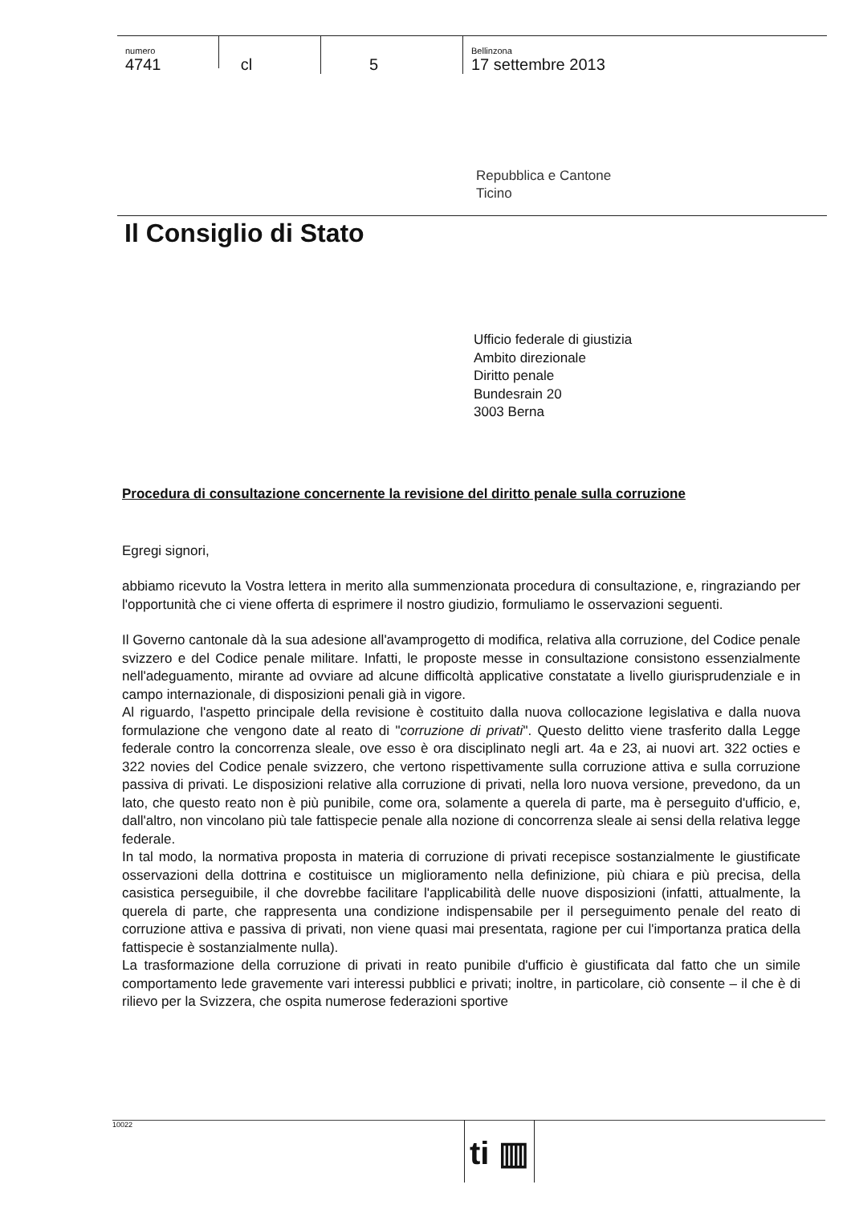numero
4741
cl 5
Bellinzona
17 settembre 2013
Repubblica e Cantone
Ticino
Il Consiglio di Stato
Ufficio federale di giustizia
Ambito direzionale
Diritto penale
Bundesrain 20
3003 Berna
Procedura di consultazione concernente la revisione del diritto penale sulla corruzione
Egregi signori,
abbiamo ricevuto la Vostra lettera in merito alla summenzionata procedura di consultazione, e, ringraziando per l'opportunità che ci viene offerta di esprimere il nostro giudizio, formuliamo le osservazioni seguenti.
Il Governo cantonale dà la sua adesione all'avamprogetto di modifica, relativa alla corruzione, del Codice penale svizzero e del Codice penale militare. Infatti, le proposte messe in consultazione consistono essenzialmente nell'adeguamento, mirante ad ovviare ad alcune difficoltà applicative constatate a livello giurisprudenziale e in campo internazionale, di disposizioni penali già in vigore.
Al riguardo, l'aspetto principale della revisione è costituito dalla nuova collocazione legislativa e dalla nuova formulazione che vengono date al reato di "corruzione di privati". Questo delitto viene trasferito dalla Legge federale contro la concorrenza sleale, ove esso è ora disciplinato negli art. 4a e 23, ai nuovi art. 322 octies e 322 novies del Codice penale svizzero, che vertono rispettivamente sulla corruzione attiva e sulla corruzione passiva di privati. Le disposizioni relative alla corruzione di privati, nella loro nuova versione, prevedono, da un lato, che questo reato non è più punibile, come ora, solamente a querela di parte, ma è perseguito d'ufficio, e, dall'altro, non vincolano più tale fattispecie penale alla nozione di concorrenza sleale ai sensi della relativa legge federale.
In tal modo, la normativa proposta in materia di corruzione di privati recepisce sostanzialmente le giustificate osservazioni della dottrina e costituisce un miglioramento nella definizione, più chiara e più precisa, della casistica perseguibile, il che dovrebbe facilitare l'applicabilità delle nuove disposizioni (infatti, attualmente, la querela di parte, che rappresenta una condizione indispensabile per il perseguimento penale del reato di corruzione attiva e passiva di privati, non viene quasi mai presentata, ragione per cui l'importanza pratica della fattispecie è sostanzialmente nulla).
La trasformazione della corruzione di privati in reato punibile d'ufficio è giustificata dal fatto che un simile comportamento lede gravemente vari interessi pubblici e privati; inoltre, in particolare, ciò consente – il che è di rilievo per la Svizzera, che ospita numerose federazioni sportive
10022 ti ▥